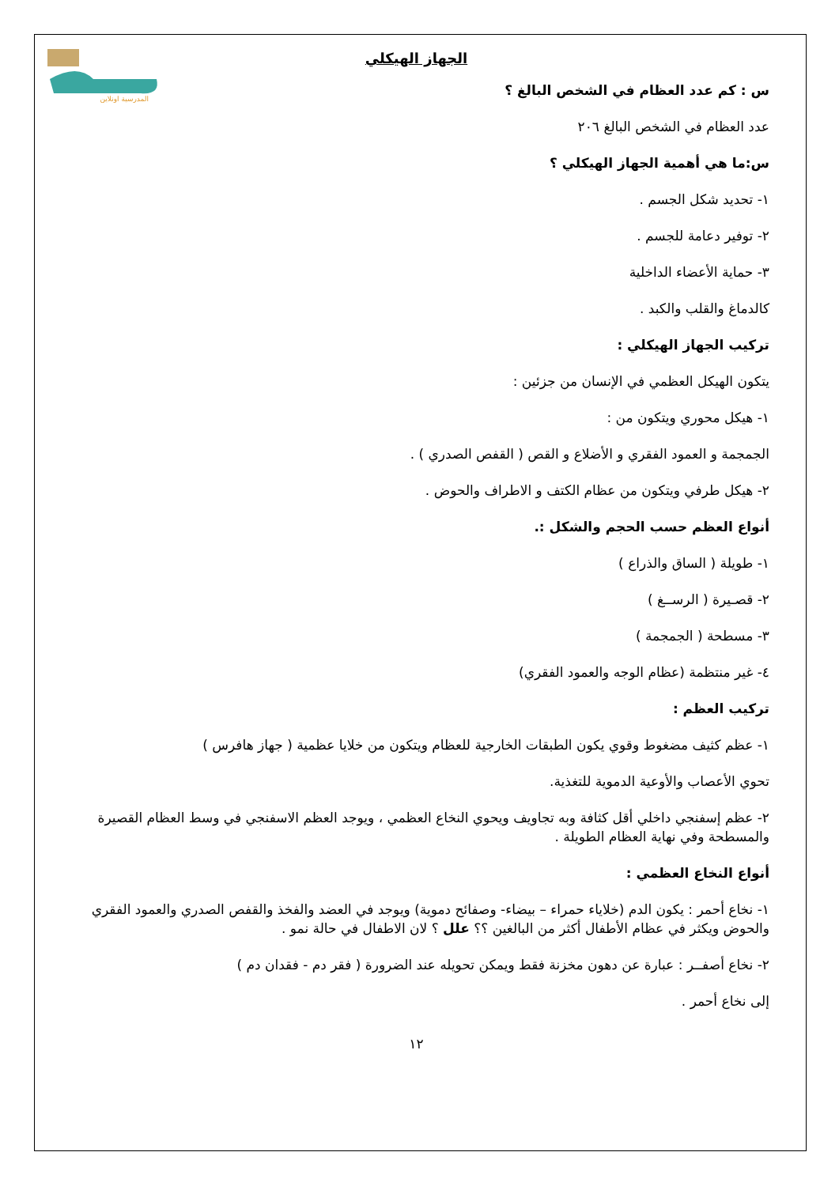المدرسية اونلاين
الجهاز الهيكلي
س : كم عدد العظام في الشخص البالغ ؟
عدد العظام في الشخص البالغ ٢٠٦
س:ما هي أهمية الجهاز الهيكلي ؟
١- تحديد شكل الجسم .
٢- توفير دعامة للجسم .
٣- حماية الأعضاء الداخلية
كالدماغ والقلب والكبد .
تركيب الجهاز الهيكلي :
يتكون الهيكل العظمي في الإنسان من جزئين :
١- هيكل محوري ويتكون من :
الجمجمة و العمود الفقري و الأضلاع و القص ( القفص الصدري ) .
٢- هيكل طرفي ويتكون من عظام الكتف و الاطراف والحوض .
أنواع العظم حسب الحجم والشكل :.
١- طويلة ( الساق والذراع )
٢- قصـيرة ( الرســغ )
٣- مسطحة ( الجمجمة )
٤- غير منتظمة (عظام الوجه والعمود الفقري)
تركيب العظم :
١- عظم كثيف مضغوط وقوي يكون الطبقات الخارجية للعظام ويتكون من خلايا عظمية ( جهاز هافرس )
تحوي الأعصاب والأوعية الدموية للتغذية.
٢- عظم إسفنجي داخلي أقل كثافة وبه تجاويف ويحوي النخاع العظمي ، ويوجد العظم الاسفنجي في وسط العظام القصيرة والمسطحة وفي نهاية العظام الطويلة .
أنواع النخاع العظمي :
١- نخاع أحمر : يكون الدم (خلاياء حمراء – بيضاء- وصفائح دموية) ويوجد في العضد والفخذ والقفص الصدري والعمود الفقري والحوض ويكثر في عظام الأطفال أكثر من البالغين ؟؟ علل ؟ لان الاطفال في حالة نمو .
٢- نخاع أصفــر : عبارة عن دهون مخزنة فقط ويمكن تحويله عند الضرورة ( فقر دم - فقدان دم )
إلى نخاع أحمر .
١٢